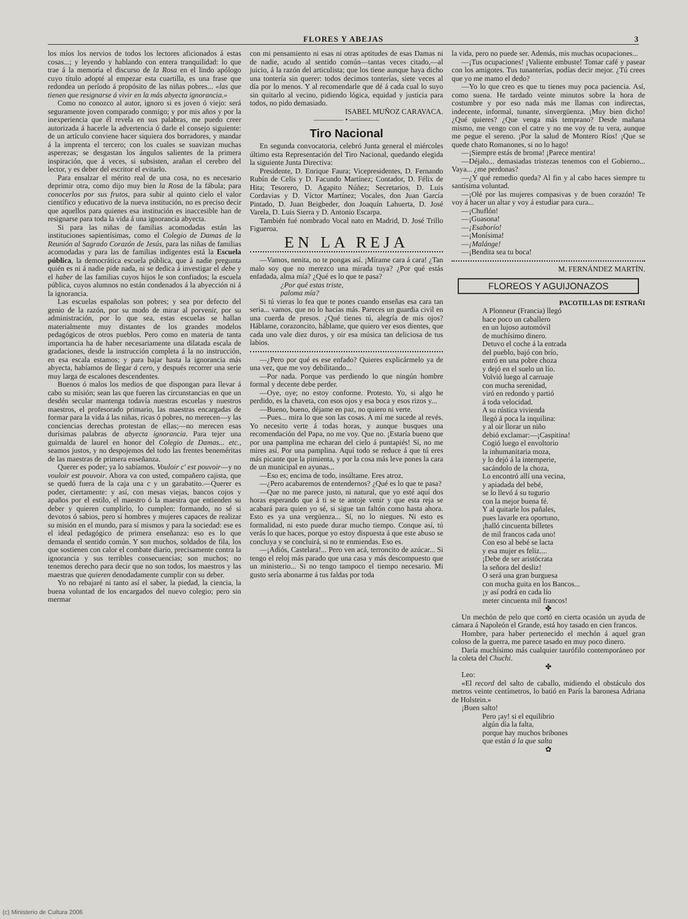FLORES Y ABEJAS 3
los míos los nervios de todos los lectores aficionados á estas cosas...; y leyendo y hablando con entera tranquilidad: lo que trae á la memoria el discurso de la Rosa en el lindo apólogo cuyo título adopté al empezar esta cuartilla, es una frase que redondea un período á propósito de las niñas pobres... «las que tienen que resignarse á vivir en la más abyecta ignorancia.»
Como no conozco al autor, ignoro si es joven ó viejo: será seguramente joven comparado conmigo; y por mis años y por la inexperiencia que él revela en sus palabras, me puedo creer autorizada á hacerle la advertencia ó darle el consejo siguiente: de un artículo conviene hacer siquiera dos borradores, y mandar á la imprenta el tercero; con los cuales se suavizan muchas asperezas; se desgastan los ángulos salientes de la primera inspiración, que á veces, si subsisten, arañan el cerebro del lector, y es deber del escritor el evitarlo.
Para ensalzar el mérito real de una cosa, no es necesario deprimir otra, como dijo muy bien la Rosa de la fábula; para conocerlos por sus frutos, para subir al quinto cielo el valor científico y educativo de la nueva institución, no es preciso decir que aquellos para quienes esa institución es inaccesible han de resignarse para toda la vida á una ignorancia abyecta.
Si para las niñas de familias acomodadas están las instituciones sapientísimas, como el Colegio de Damas de la Reunión al Sagrado Corazón de Jesús, para las niñas de familias acomodadas y para las de familias indigentes está la Escuela pública, la democrática escuela pública, que á nadie pregunta quién es ni á nadie pide nada, ni se dedica á investigar el debe y el haber de las familias cuyos hijos le son confiados; la escuela pública, cuyos alumnos no están condenados á la abyección ni á la ignorancia.
Las escuelas españolas son pobres; y sea por defecto del genio de la razón, por su modo de mirar al porvenir, por su administración, por lo que sea, estas escuelas se hallan materialmente muy distantes de los grandes modelos pedagógicos de otros pueblos. Pero como en materia de tanta importancia ha de haber necesariamente una dilatada escala de gradaciones, desde la instrucción completa á la no instrucción, en esa escala estamos; y para bajar hasta la ignorancia más abyecta, habíamos de llegar á cero, y después recorrer una serie muy larga de escalones descendentes.
Buenos ó malos los medios de que dispongan para llevar á cabo su misión; sean las que fueren las circunstancias en que un desdén secular mantenga todavía nuestras escuelas y nuestros maestros, el profesorado primario, las maestras encargadas de formar para la vida á las niñas, ricas ó pobres, no merecen—y las conciencias derechas protestan de ellas;—no merecen esas durísimas palabras de abyecta ignorancia. Para tejer una guirnalda de laurel en honor del Colegio de Damas... etc., seamos justos, y no despojemos del todo las frentes beneméritas de las maestras de primera enseñanza.
Querer es poder; ya lo sabíamos. Vouloir c' est pouvoir—y no vouloir est pouvoir. Ahora va con usted, compañero cajista, que se quedó fuera de la caja una c y un garabatito.—Querer es poder, ciertamente: y así, con mesas viejas, bancos cojos y apaños por el estilo, el maestro ó la maestra que entienden su deber y quieren cumplirlo, lo cumplen: formando, no sé si devotos ó sabios, pero sí hombres y mujeres capaces de realizar su misión en el mundo, para sí mismos y para la sociedad: ese es el ideal pedagógico de primera enseñanza: eso es lo que demanda el sentido común. Y son muchos, soldados de fila, los que sostienen con calor el combate diario, precisamente contra la ignorancia y sus terribles consecuencias; son muchos; no tenemos derecho para decir que no son todos, los maestros y las maestras que quieren denodadamente cumplir con su deber.
Yo no rebajaré ni tanto así el saber, la piedad, la ciencia, la buena voluntad de los encargados del nuevo colegio; pero sin mermar
con mi pensamiento ni esas ni otras aptitudes de esas Damas ni de nadie, acudo al sentido común—tantas veces citado,—al juicio, á la razón del articulista; que los tiene aunque haya dicho una tontería sin querer: todos decimos tonterías, siete veces al día por lo menos. Y al recomendarle que dé á cada cual lo suyo sin quitarlo al vecino, pidiendo lógica, equidad y justicia para todos, no pido demasiado.
ISABEL MUÑOZ CARAVACA.
———— • ————
Tiro Nacional
En segunda convocatoria, celebró Junta general el miércoles último esta Representación del Tiro Nacional, quedando elegida la siguiente Junta Directiva:
Presidente, D. Enrique Faura; Vicepresidentes, D. Fernando Rubín de Celis y D. Facundo Martínez; Contador, D. Félix de Hita; Tesorero, D. Agapito Núñez; Secretarios, D. Luis Cordavias y D. Víctor Martínez; Vocales, don Juan García Pintado, D. Juan Beigbeder, don Joaquín Lahuerta, D. José Varela, D. Luis Sierra y D. Antonio Escarpa.
También fué nombrado Vocal nato en Madrid, D. José Trillo Figueroa.
EN LA REJA
—Vamos, nenita, no te pongas así. ¡Mírame cara á cara! ¿Tan malo soy que no merezco una mirada tuya? ¿Por qué estás enfadada, alma mía? ¿Qué es lo que te pasa?
¿Por qué estas triste,
paloma mía?
Si tú vieras lo fea que te pones cuando enseñas esa cara tan seria... vamos, que no lo hacías más. Pareces un guardia civil en una cuerda de presos. ¿Qué tienes tú, alegría de mis ojos? Háblame, corazoncito, háblame, que quiero ver esos dientes, que cada uno vale diez duros, y oir esa música tan deliciosa de tus labios.
—¿Pero por qué es ese enfado? Quieres explicármelo ya de una vez, que me voy debilitando...
—Por nada. Porque vas perdiendo lo que ningún hombre formal y decente debe perder.
—Oye, oye; no estoy conforme. Protesto. Yo, si algo he perdido, es la chaveta, con esos ojos y esa boca y esos rizos y...
—Bueno, bueno, déjame en paz, no quiero ni verte.
—Pues... mira lo que son las cosas. A mí me sucede al revés. Yo necesito verte á todas horas, y aunque busques una recomendación del Papa, no me voy. Que no. ¡Estaría bueno que por una pamplina me echaran del cielo á puntapiés! Sí, no me mires así. Por una pamplina. Aquí todo se reduce á que tú eres más picante que la pimienta, y por la cosa más leve pones la cara de un municipal en ayunas...
—Eso es; encima de todo, insúltame. Eres atroz.
—¿Pero acabaremos de entendernos? ¿Qué es lo que te pasa?
—Que no me parece justo, ni natural, que yo esté aquí dos horas esperando que á ti se te antoje venir y que esta reja se acabará para quien yo sé, si sigue tan faltón como hasta ahora. Esto es ya una vergüenza... Sí, no lo niegues. Ni esto es formalidad, ni esto puede durar mucho tiempo. Conque así, tú verás lo que haces, porque yo estoy dispuesta á que este abuso se concluya y se concluirá, si no te enmiendas. Eso es.
—¡Adiós, Castelara!... Pero ven acá, terroncito de azúcar... Si tengo el reloj más parado que una casa y más descompuesto que un ministerio... Si no tengo tampoco el tiempo necesario. Mi gusto sería abonarme á tus faldas por toda
la vida, pero no puede ser. Además, mis muchas ocupaciones...
—¡Tus ocupaciones! ¡Valiente embuste! Tomar café y pasear con los amigotes. Tus tunanterías, podías decir mejor. ¿Tú crees que yo me mamo el dedo?
—Yo lo que creo es que tu tienes muy poca paciencia. Así, como suena. He tardado veinte minutos sobre la hora de costumbre y por eso nada más me llamas con indirectas, indecente, informal, tunante, sinvergüenza. ¡Muy bien dicho! ¿Qué quieres? ¿Que venga más temprano? Desde mañana mismo, me vengo con el catre y no me voy de tu vera, aunque me pegue el sereno. ¡Por la salud de Montero Ríos! ¡Que se quede chato Romanones, si no lo hago!
—¡Siempre estás de broma! ¡Parece mentira!
—Déjalo... demasiadas tristezas tenemos con el Gobierno... Vaya... ¿me perdonas?
—¿Y qué remedio queda? Al fin y al cabo haces siempre tu santísima voluntad.
—¡Olé por las mujeres compasivas y de buen corazón! Te voy á hacer un altar y voy á estudiar para cura...
—¡Chuflón!
—¡Guasona!
—¡Esaborío!
—¡Monísima!
—¡Malánge!
—¡Bendita sea tu boca!
M. FERNÁNDEZ MARTÍN.
FLOREOS Y AGUIJONAZOS
PACOTILLAS DE ESTRAÑI
A Plonneur (Francia) llegó
hace poco un caballero
en un lujoso automóvil
de muchísimo dinero.
Detuvo el coche á la entrada
del pueblo, bajó con brío,
entró en una pobre choza
y dejó en el suelo un lío.
Volvió luego al carruaje
con mucha serenidad,
viró en redondo y partió
á toda velocidad.
A su rústica vivienda
llegó á poca la inquilina:
y al oir llorar un niño
debió exclamar:—¡Caspitina!
Cogió luego el envoltorio
la inhumanitaria moza,
y lo dejó á la intemperie,
sacándolo de la choza,
Lo encontró allí una vecina,
y apiadada del bebé,
se lo llevó á su tugurio
con la mejor buena fé.
Y al quitarle los pañales,
pues lavarle era oportuno,
¡halló cincuenta billetes
de mil francos cada uno!
Con eso al bebé se lacta
y esa mujer es feliz....
¡Debe de ser aristócrata
la señora del desliz!
O será una gran burguesa
con mucha guita en los Bancos...
¡y así podrá en cada lío
meter cincuenta mil francos!
✤
Un mechón de pelo que cortó en cierta ocasión un ayuda de cámara á Napoleón el Grande, está hoy tasado en cien francos.
Hombre, para haber pertenecido el mechón á aquel gran coloso de la guerra, me parece tasado en muy poco dinero.
Daría muchísimo más cualquier taurófilo contemporáneo por la coleta del Chuchi.
✤
Leo:
«El record del salto de caballo, midiendo el obstáculo dos metros veinte centímetros, lo batió en París la baronesa Adriana de Holstein.»
¡Buen salto!
Pero ¡ay! si el equilibrio
algún día la falta,
porque hay muchos bribones
que están á la que salta
✿
(c) Ministerio de Cultura 2006